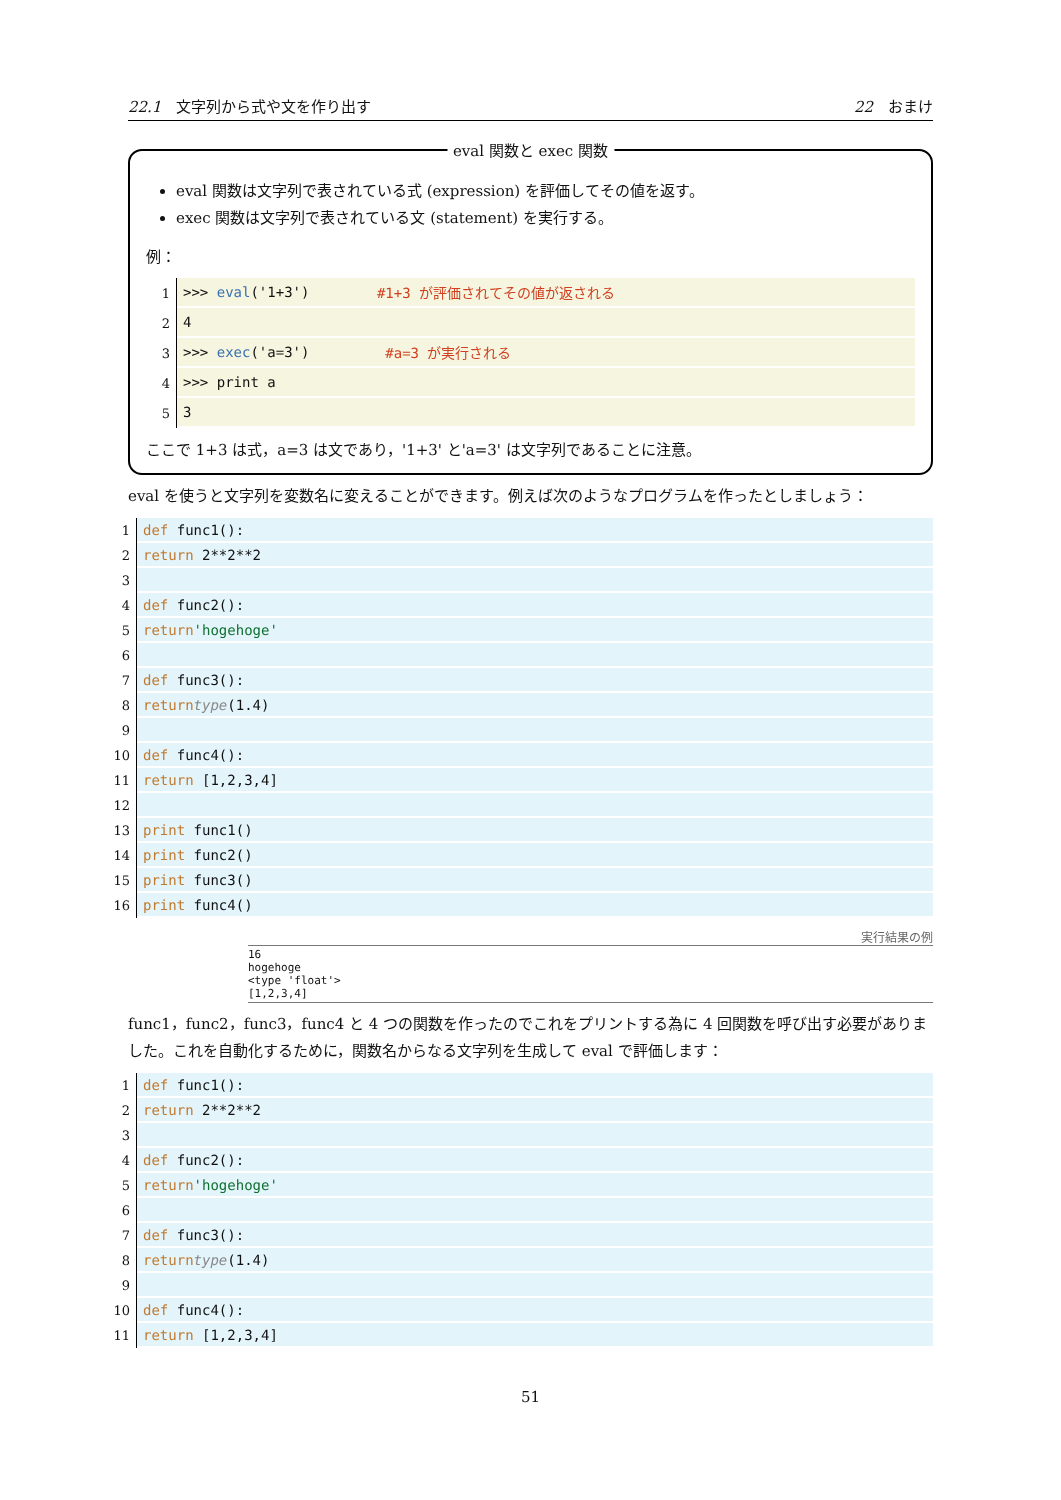22.1　文字列から式や文を作り出す 22　おまけ
eval 関数と exec 関数
eval 関数は文字列で表されている式 (expression) を評価してその値を返す。
exec 関数は文字列で表されている文 (statement) を実行する。
例：
1 >>> eval ('1+3') #1+3 が評価されてその値が返される
2 4
3 >>> exec ('a=3') #a=3 が実行される
4 >>> print a
5 3
ここで 1+3 は式，a=3 は文であり，'1+3' と'a=3' は文字列であることに注意。
eval を使うと文字列を変数名に変えることができます。例えば次のようなプログラムを作ったとしましょう：
1 def func1():
2 return 2**2**2
3
4 def func2():
5 return 'hogehoge'
6
7 def func3():
8 return type (1.4)
9
10 def func4():
11 return [1,2,3,4]
12
13 print func1()
14 print func2()
15 print func3()
16 print func4()
実行結果の例
16
hogehoge
<type 'float'>
[1,2,3,4]
func1，func2，func3，func4 と 4 つの関数を作ったのでこれをプリントする為に 4 回関数を呼び出す必要がありました。これを自動化するために，関数名からなる文字列を生成して eval で評価します：
1 def func1():
2 return 2**2**2
3
4 def func2():
5 return 'hogehoge'
6
7 def func3():
8 return type (1.4)
9
10 def func4():
11 return [1,2,3,4]
51